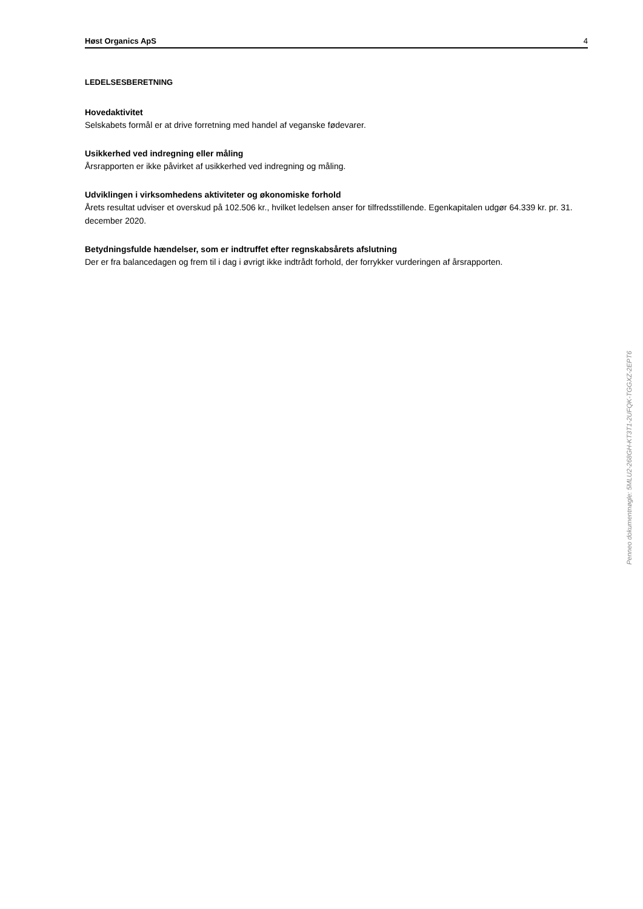Høst Organics ApS 4
LEDELSESBERETNING
Hovedaktivitet
Selskabets formål er at drive forretning med handel af veganske fødevarer.
Usikkerhed ved indregning eller måling
Årsrapporten er ikke påvirket af usikkerhed ved indregning og måling.
Udviklingen i virksomhedens aktiviteter og økonomiske forhold
Årets resultat udviser et overskud på 102.506 kr., hvilket ledelsen anser for tilfredsstillende. Egenkapitalen udgør 64.339 kr. pr. 31. december 2020.
Betydningsfulde hændelser, som er indtruffet efter regnskabsårets afslutning
Der er fra balancedagen og frem til i dag i øvrigt ikke indtrådt forhold, der forrykker vurderingen af årsrapporten.
Penneo dokumentnøgle: 5MLU2-268GH-KT3T1-2UFQK-TGGXZ-2EPT6